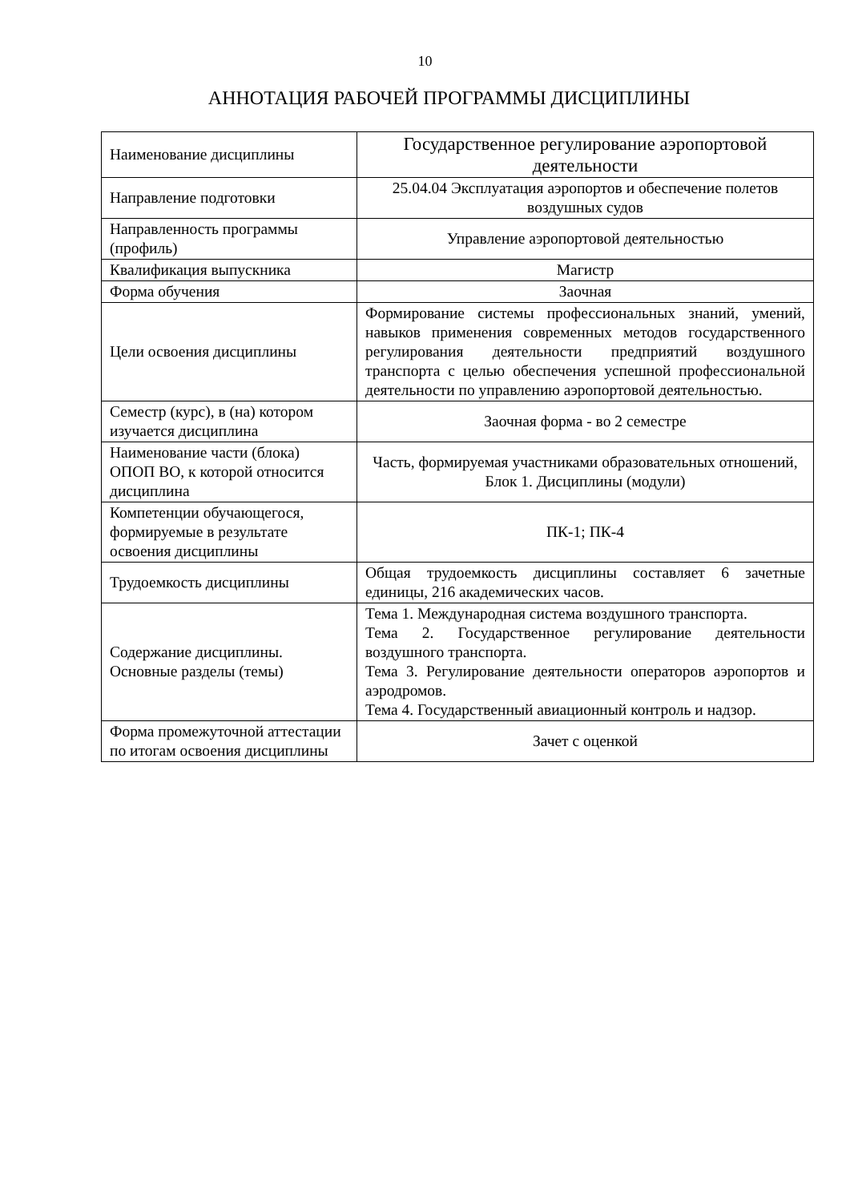10
АННОТАЦИЯ РАБОЧЕЙ ПРОГРАММЫ ДИСЦИПЛИНЫ
| Наименование дисциплины | Государственное регулирование аэропортовой деятельности |
| Направление подготовки | 25.04.04 Эксплуатация аэропортов и обеспечение полетов воздушных судов |
| Направленность программы (профиль) | Управление аэропортовой деятельностью |
| Квалификация выпускника | Магистр |
| Форма обучения | Заочная |
| Цели освоения дисциплины | Формирование системы профессиональных знаний, умений, навыков применения современных методов государственного регулирования деятельности предприятий воздушного транспорта с целью обеспечения успешной профессиональной деятельности по управлению аэропортовой деятельностью. |
| Семестр (курс), в (на) котором изучается дисциплина | Заочная форма - во 2 семестре |
| Наименование части (блока) ОПОП ВО, к которой относится дисциплина | Часть, формируемая участниками образовательных отношений, Блок 1. Дисциплины (модули) |
| Компетенции обучающегося, формируемые в результате освоения дисциплины | ПК-1; ПК-4 |
| Трудоемкость дисциплины | Общая трудоемкость дисциплины составляет 6 зачетные единицы, 216 академических часов. |
| Содержание дисциплины. Основные разделы (темы) | Тема 1. Международная система воздушного транспорта. Тема 2. Государственное регулирование деятельности воздушного транспорта. Тема 3. Регулирование деятельности операторов аэропортов и аэродромов. Тема 4. Государственный авиационный контроль и надзор. |
| Форма промежуточной аттестации по итогам освоения дисциплины | Зачет с оценкой |